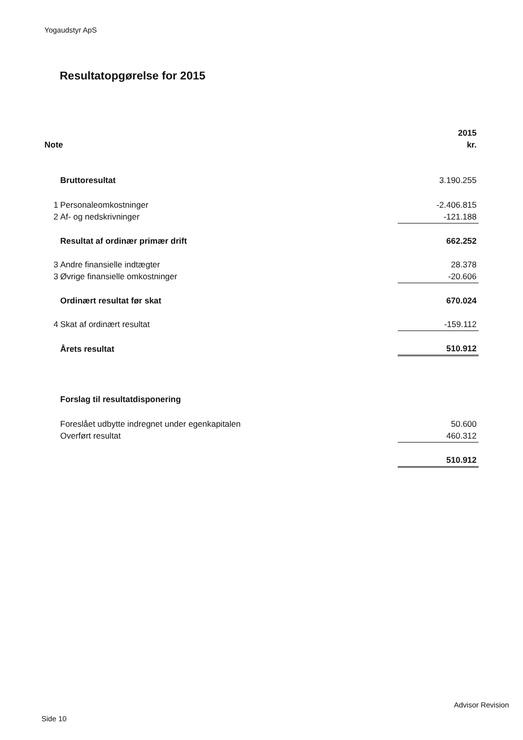Yogaudstyr ApS
Resultatopgørelse for 2015
| | | 2015 |
| --- | --- | --- |
| Note | | kr. |
| | Bruttoresultat | 3.190.255 |
| 1 | Personaleomkostninger | -2.406.815 |
| 2 | Af- og nedskrivninger | -121.188 |
| | Resultat af ordinær primær drift | 662.252 |
| 3 | Andre finansielle indtægter | 28.378 |
| 3 | Øvrige finansielle omkostninger | -20.606 |
| | Ordinært resultat før skat | 670.024 |
| 4 | Skat af ordinært resultat | -159.112 |
| | Årets resultat | 510.912 |
| | Forslag til resultatdisponering | |
| | Foreslået udbytte indregnet under egenkapitalen | 50.600 |
| | Overført resultat | 460.312 |
| | | 510.912 |
Advisor Revision
Side 10